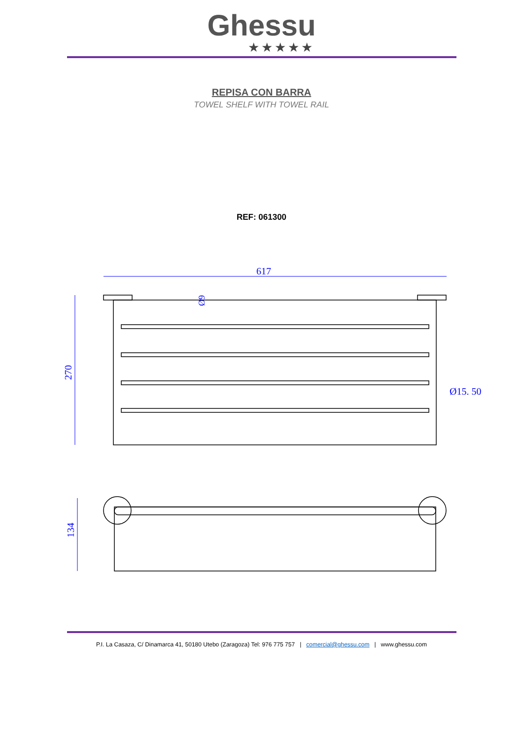Ghessu
★★★★★
REPISA CON BARRA
TOWEL SHELF WITH TOWEL RAIL
REF: 061300
617
270
Ø15. 50
Ø9
134
P.I. La Casaza, C/ Dinamarca 41, 50180 Utebo (Zaragoza) Tel: 976 775 757 | comercial@ghessu.com | www.ghessu.com